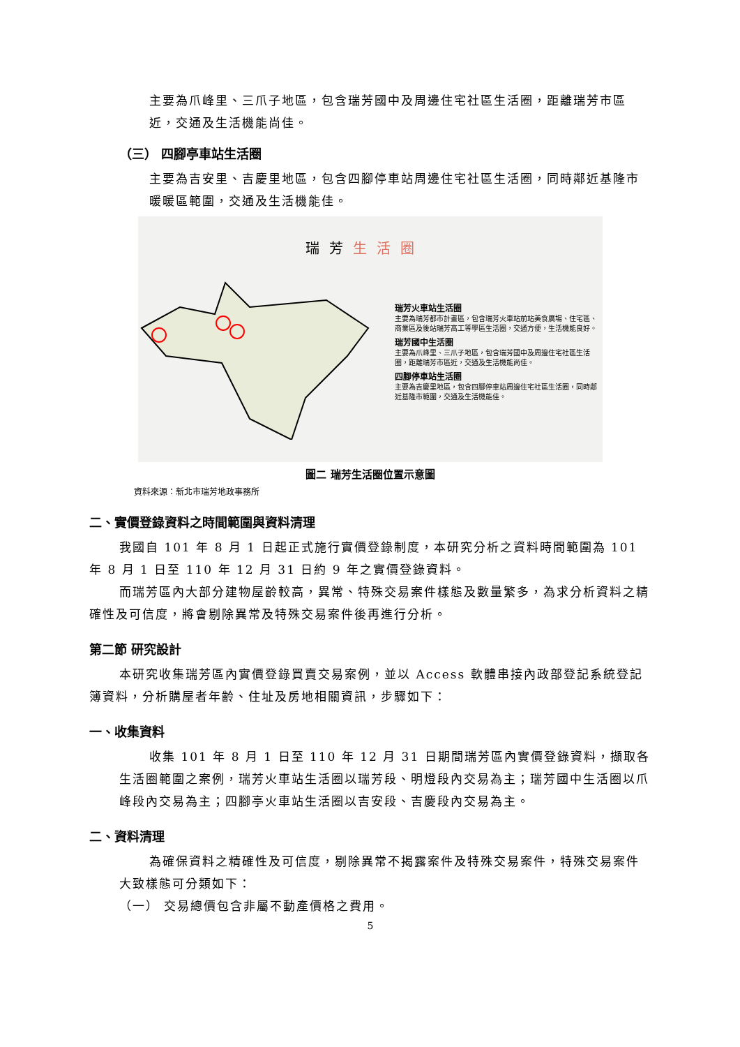主要為爪峰里、三爪子地區，包含瑞芳國中及周邊住宅社區生活圈，距離瑞芳市區近，交通及生活機能尚佳。
（三） 四腳亭車站生活圈
主要為吉安里、吉慶里地區，包含四腳停車站周邊住宅社區生活圈，同時鄰近基隆市暖暖區範圍，交通及生活機能佳。
瑞芳生活圈
瑞芳火車站生活圈
主要為瑞芳都市計畫區，包含瑞芳火車站前站美食廣場、住宅區、商業區及後站瑞芳高工等學區生活圈，交通方便，生活機能良好。
瑞芳國中生活圈
主要為爪峰里、三爪子地區，包含瑞芳國中及周邊住宅社區生活圈，距離瑞芳市區近，交通及生活機能尚佳。
四腳停車站生活圈
主要為吉慶里地區，包含四腳停車站周邊住宅社區生活圈，同時鄰近基隆市範圍，交通及生活機能佳。
圖二 瑞芳生活圈位置示意圖
資料來源：新北市瑞芳地政事務所
二、實價登錄資料之時間範圍與資料清理
我國自 101 年 8 月 1 日起正式施行實價登錄制度，本研究分析之資料時間範圍為 101 年 8 月 1 日至 110 年 12 月 31 日約 9 年之實價登錄資料。
而瑞芳區內大部分建物屋齡較高，異常、特殊交易案件樣態及數量繁多，為求分析資料之精確性及可信度，將會剔除異常及特殊交易案件後再進行分析。
第二節 研究設計
本研究收集瑞芳區內實價登錄買賣交易案例，並以 Access 軟體串接內政部登記系統登記簿資料，分析購屋者年齡、住址及房地相關資訊，步驟如下：
一、收集資料
收集 101 年 8 月 1 日至 110 年 12 月 31 日期間瑞芳區內實價登錄資料，擷取各生活圈範圍之案例，瑞芳火車站生活圈以瑞芳段、明燈段內交易為主；瑞芳國中生活圈以爪峰段內交易為主；四腳亭火車站生活圈以吉安段、吉慶段內交易為主。
二、資料清理
為確保資料之精確性及可信度，剔除異常不揭露案件及特殊交易案件，特殊交易案件大致樣態可分類如下：
（一） 交易總價包含非屬不動產價格之費用。
5